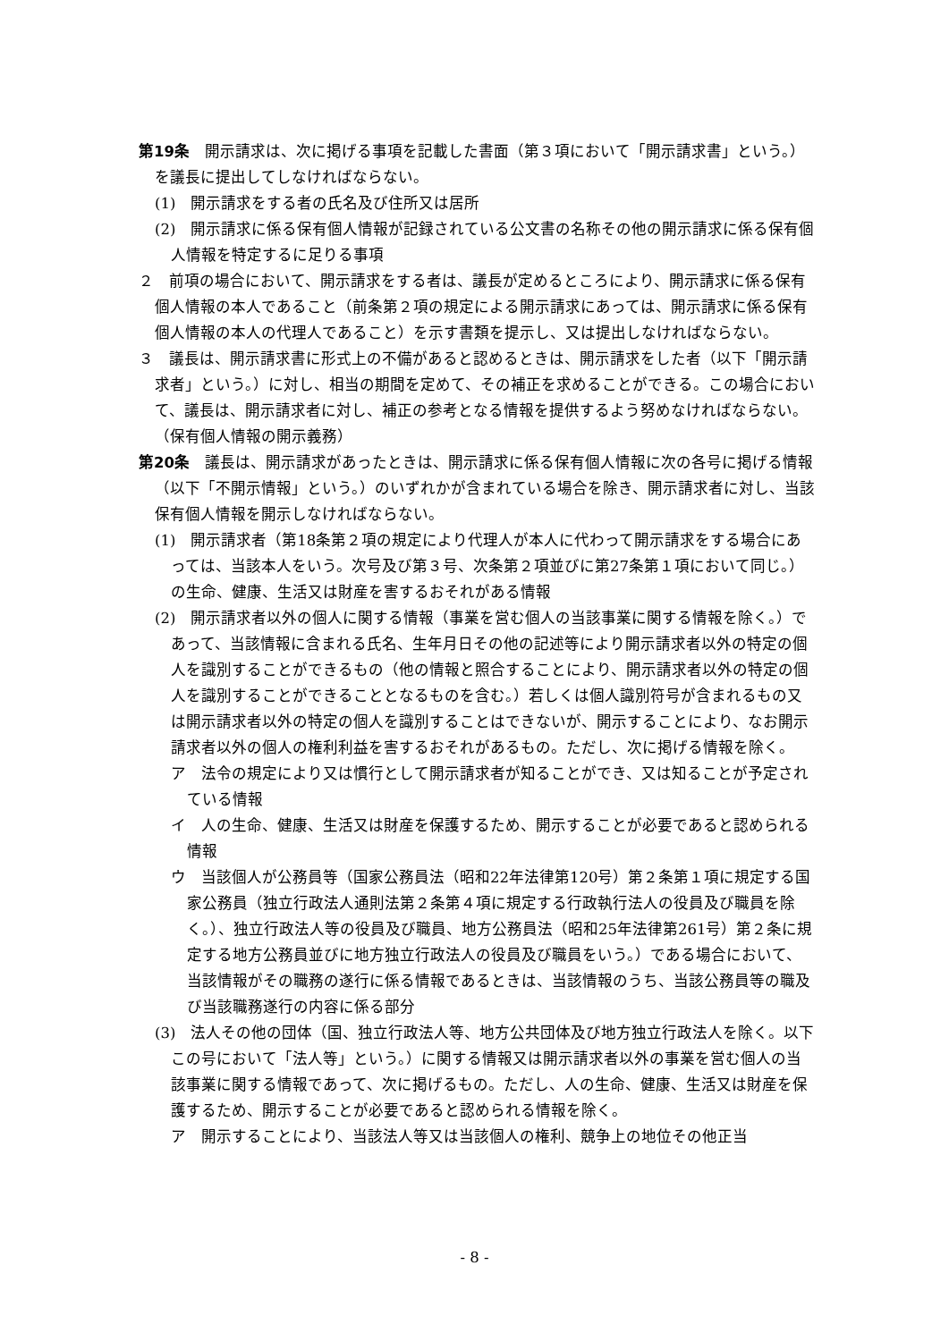第19条　開示請求は、次に掲げる事項を記載した書面（第３項において「開示請求書」という。）を議長に提出してしなければならない。
(1)　開示請求をする者の氏名及び住所又は居所
(2)　開示請求に係る保有個人情報が記録されている公文書の名称その他の開示請求に係る保有個人情報を特定するに足りる事項
２　前項の場合において、開示請求をする者は、議長が定めるところにより、開示請求に係る保有個人情報の本人であること（前条第２項の規定による開示請求にあっては、開示請求に係る保有個人情報の本人の代理人であること）を示す書類を提示し、又は提出しなければならない。
３　議長は、開示請求書に形式上の不備があると認めるときは、開示請求をした者（以下「開示請求者」という。）に対し、相当の期間を定めて、その補正を求めることができる。この場合において、議長は、開示請求者に対し、補正の参考となる情報を提供するよう努めなければならない。
（保有個人情報の開示義務）
第20条　議長は、開示請求があったときは、開示請求に係る保有個人情報に次の各号に掲げる情報（以下「不開示情報」という。）のいずれかが含まれている場合を除き、開示請求者に対し、当該保有個人情報を開示しなければならない。
(1)　開示請求者（第18条第２項の規定により代理人が本人に代わって開示請求をする場合にあっては、当該本人をいう。次号及び第３号、次条第２項並びに第27条第１項において同じ。）の生命、健康、生活又は財産を害するおそれがある情報
(2)　開示請求者以外の個人に関する情報（事業を営む個人の当該事業に関する情報を除く。）であって、当該情報に含まれる氏名、生年月日その他の記述等により開示請求者以外の特定の個人を識別することができるもの（他の情報と照合することにより、開示請求者以外の特定の個人を識別することができることとなるものを含む。）若しくは個人識別符号が含まれるもの又は開示請求者以外の特定の個人を識別することはできないが、開示することにより、なお開示請求者以外の個人の権利利益を害するおそれがあるもの。ただし、次に掲げる情報を除く。
ア　法令の規定により又は慣行として開示請求者が知ることができ、又は知ることが予定されている情報
イ　人の生命、健康、生活又は財産を保護するため、開示することが必要であると認められる情報
ウ　当該個人が公務員等（国家公務員法（昭和22年法律第120号）第２条第１項に規定する国家公務員（独立行政法人通則法第２条第４項に規定する行政執行法人の役員及び職員を除く。）、独立行政法人等の役員及び職員、地方公務員法（昭和25年法律第261号）第２条に規定する地方公務員並びに地方独立行政法人の役員及び職員をいう。）である場合において、当該情報がその職務の遂行に係る情報であるときは、当該情報のうち、当該公務員等の職及び当該職務遂行の内容に係る部分
(3)　法人その他の団体（国、独立行政法人等、地方公共団体及び地方独立行政法人を除く。以下この号において「法人等」という。）に関する情報又は開示請求者以外の事業を営む個人の当該事業に関する情報であって、次に掲げるもの。ただし、人の生命、健康、生活又は財産を保護するため、開示することが必要であると認められる情報を除く。
ア　開示することにより、当該法人等又は当該個人の権利、競争上の地位その他正当
- 8 -